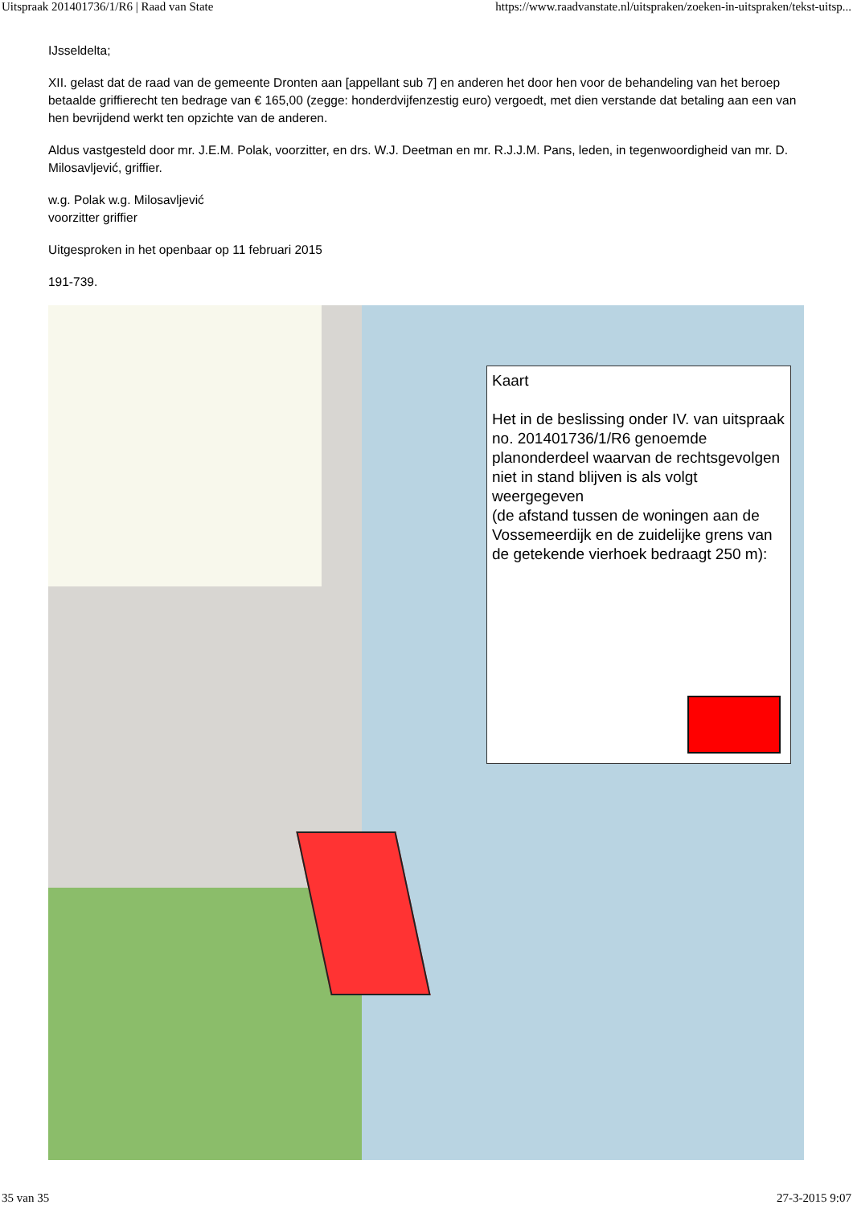Uitspraak 201401736/1/R6 | Raad van State https://www.raadvanstate.nl/uitspraken/zoeken-in-uitspraken/tekst-uitsp...
IJsseldelta;
XII. gelast dat de raad van de gemeente Dronten aan [appellant sub 7] en anderen het door hen voor de behandeling van het beroep betaalde griffierecht ten bedrage van € 165,00 (zegge: honderdvijfenzestig euro) vergoedt, met dien verstande dat betaling aan een van hen bevrijdend werkt ten opzichte van de anderen.
Aldus vastgesteld door mr. J.E.M. Polak, voorzitter, en drs. W.J. Deetman en mr. R.J.J.M. Pans, leden, in tegenwoordigheid van mr. D. Milosavljević, griffier.
w.g. Polak w.g. Milosavljević
voorzitter griffier
Uitgesproken in het openbaar op 11 februari 2015
191-739.
Kaart
Het in de beslissing onder IV. van uitspraak no. 201401736/1/R6 genoemde planonderdeel waarvan de rechtsgevolgen niet in stand blijven is als volgt weergegeven
(de afstand tussen de woningen aan de Vossemeerdijk en de zuidelijke grens van de getekende vierhoek bedraagt 250 m):
35 van 35 27-3-2015 9:07